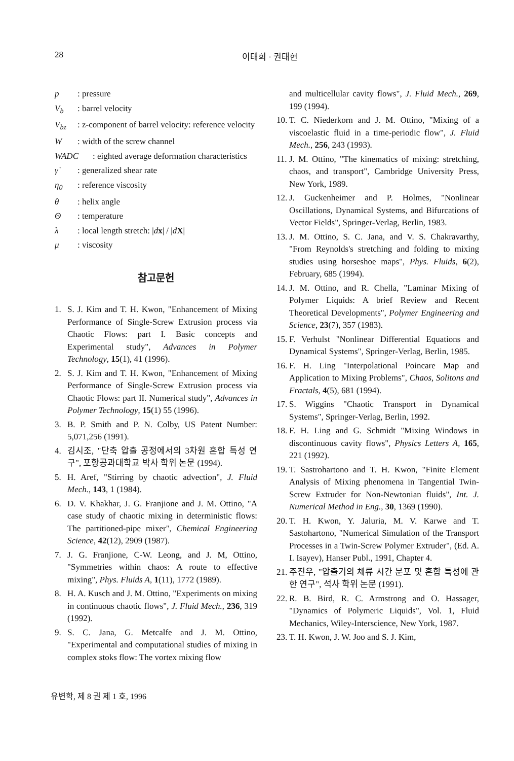28 이태희 · 권태헌
p: pressure
V<sub>b</sub>: barrel velocity
V<sub>bz</sub>: z-component of barrel velocity: reference velocity
W: width of the screw channel
WADC: eighted average deformation characteristics
γ̇: generalized shear rate
η<sub>0</sub>: reference viscosity
θ: helix angle
Θ: temperature
λ: local length stretch: |dx| / |dX|
μ: viscosity
참고문헌
1. S. J. Kim and T. H. Kwon, "Enhancement of Mixing Performance of Single-Screw Extrusion process via Chaotic Flows: part I. Basic concepts and Experimental study", Advances in Polymer Technology, 15(1), 41 (1996).
2. S. J. Kim and T. H. Kwon, "Enhancement of Mixing Performance of Single-Screw Extrusion process via Chaotic Flows: part II. Numerical study", Advances in Polymer Technology, 15(1) 55 (1996).
3. B. P. Smith and P. N. Colby, US Patent Number: 5,071,256 (1991).
4. 김시조, "단축 압출 공정에서의 3차원 혼합 특성 연구", 포항공과대학교 박사 학위 논문 (1994).
5. H. Aref, "Stirring by chaotic advection", J. Fluid Mech., 143, 1 (1984).
6. D. V. Khakhar, J. G. Franjione and J. M. Ottino, "A case study of chaotic mixing in deterministic flows: The partitioned-pipe mixer", Chemical Engineering Science, 42(12), 2909 (1987).
7. J. G. Franjione, C-W. Leong, and J. M, Ottino, "Symmetries within chaos: A route to effective mixing", Phys. Fluids A, 1(11), 1772 (1989).
8. H. A. Kusch and J. M. Ottino, "Experiments on mixing in continuous chaotic flows", J. Fluid Mech., 236, 319 (1992).
9. S. C. Jana, G. Metcalfe and J. M. Ottino, "Experimental and computational studies of mixing in complex stoks flow: The vortex mixing flow
and multicellular cavity flows", J. Fluid Mech., 269, 199 (1994).
10. T. C. Niederkorn and J. M. Ottino, "Mixing of a viscoelastic fluid in a time-periodic flow", J. Fluid Mech., 256, 243 (1993).
11. J. M. Ottino, "The kinematics of mixing: stretching, chaos, and transport", Cambridge University Press, New York, 1989.
12. J. Guckenheimer and P. Holmes, "Nonlinear Oscillations, Dynamical Systems, and Bifurcations of Vector Fields", Springer-Verlag, Berlin, 1983.
13. J. M. Ottino, S. C. Jana, and V. S. Chakravarthy, "From Reynolds's stretching and folding to mixing studies using horseshoe maps", Phys. Fluids, 6(2), February, 685 (1994).
14. J. M. Ottino, and R. Chella, "Laminar Mixing of Polymer Liquids: A brief Review and Recent Theoretical Developments", Polymer Engineering and Science, 23(7), 357 (1983).
15. F. Verhulst "Nonlinear Differential Equations and Dynamical Systems", Springer-Verlag, Berlin, 1985.
16. F. H. Ling "Interpolational Poincare Map and Application to Mixing Problems", Chaos, Solitons and Fractals, 4(5), 681 (1994).
17. S. Wiggins "Chaotic Transport in Dynamical Systems", Springer-Verlag, Berlin, 1992.
18. F. H. Ling and G. Schmidt "Mixing Windows in discontinuous cavity flows", Physics Letters A, 165, 221 (1992).
19. T. Sastrohartono and T. H. Kwon, "Finite Element Analysis of Mixing phenomena in Tangential Twin-Screw Extruder for Non-Newtonian fluids", Int. J. Numerical Method in Eng., 30, 1369 (1990).
20. T. H. Kwon, Y. Jaluria, M. V. Karwe and T. Sastohartono, "Numerical Simulation of the Transport Processes in a Twin-Screw Polymer Extruder", (Ed. A. I. Isayev), Hanser Publ., 1991, Chapter 4.
21. 주진우, "압출기의 체류 시간 분포 및 혼합 특성에 관한 연구", 석사 학위 논문 (1991).
22. R. B. Bird, R. C. Armstrong and O. Hassager, "Dynamics of Polymeric Liquids", Vol. 1, Fluid Mechanics, Wiley-Interscience, New York, 1987.
23. T. H. Kwon, J. W. Joo and S. J. Kim,
유변학, 제 8 권 제 1 호, 1996